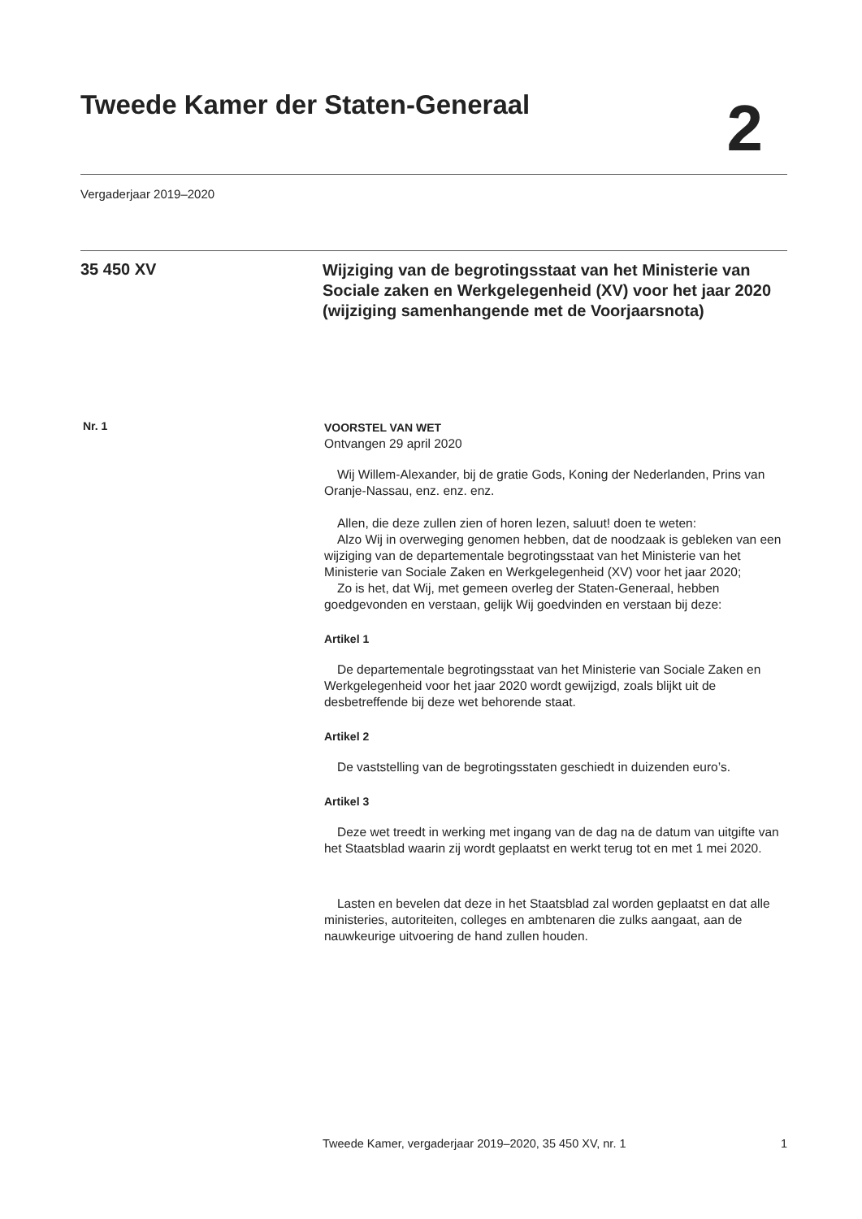Tweede Kamer der Staten-Generaal
2
Vergaderjaar 2019–2020
35 450 XV
Wijziging van de begrotingsstaat van het Ministerie van Sociale zaken en Werkgelegenheid (XV) voor het jaar 2020 (wijziging samenhangende met de Voorjaarsnota)
Nr. 1
VOORSTEL VAN WET
Ontvangen 29 april 2020
Wij Willem-Alexander, bij de gratie Gods, Koning der Nederlanden, Prins van Oranje-Nassau, enz. enz. enz.
Allen, die deze zullen zien of horen lezen, saluut! doen te weten:
Alzo Wij in overweging genomen hebben, dat de noodzaak is gebleken van een wijziging van de departementale begrotingsstaat van het Ministerie van het Ministerie van Sociale Zaken en Werkgelegenheid (XV) voor het jaar 2020;
Zo is het, dat Wij, met gemeen overleg der Staten-Generaal, hebben goedgevonden en verstaan, gelijk Wij goedvinden en verstaan bij deze:
Artikel 1
De departementale begrotingsstaat van het Ministerie van Sociale Zaken en Werkgelegenheid voor het jaar 2020 wordt gewijzigd, zoals blijkt uit de desbetreffende bij deze wet behorende staat.
Artikel 2
De vaststelling van de begrotingsstaten geschiedt in duizenden euro’s.
Artikel 3
Deze wet treedt in werking met ingang van de dag na de datum van uitgifte van het Staatsblad waarin zij wordt geplaatst en werkt terug tot en met 1 mei 2020.
Lasten en bevelen dat deze in het Staatsblad zal worden geplaatst en dat alle ministeries, autoriteiten, colleges en ambtenaren die zulks aangaat, aan de nauwkeurige uitvoering de hand zullen houden.
Tweede Kamer, vergaderjaar 2019–2020, 35 450 XV, nr. 1 1